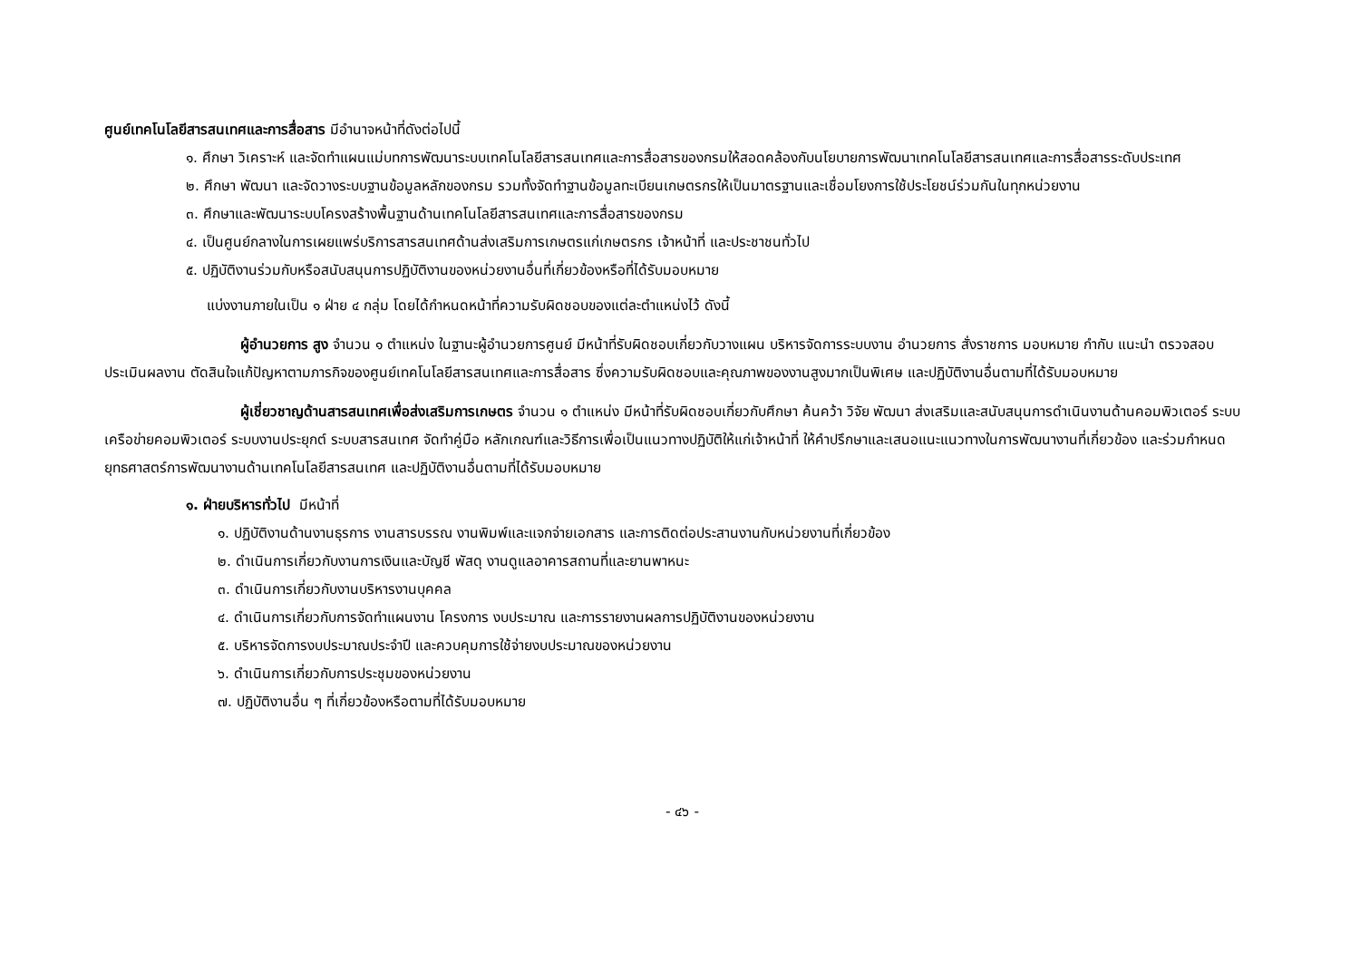ศูนย์เทคโนโลยีสารสนเทศและการสื่อสาร มีอำนาจหน้าที่ดังต่อไปนี้
๑. ศึกษา วิเคราะห์ และจัดทำแผนแม่บทการพัฒนาระบบเทคโนโลยีสารสนเทศและการสื่อสารของกรมให้สอดคล้องกับนโยบายการพัฒนาเทคโนโลยีสารสนเทศและการสื่อสารระดับประเทศ
๒. ศึกษา พัฒนา และจัดวางระบบฐานข้อมูลหลักของกรม รวมทั้งจัดทำฐานข้อมูลทะเบียนเกษตรกรให้เป็นมาตรฐานและเชื่อมโยงการใช้ประโยชน์ร่วมกันในทุกหน่วยงาน
๓. ศึกษาและพัฒนาระบบโครงสร้างพื้นฐานด้านเทคโนโลยีสารสนเทศและการสื่อสารของกรม
๔. เป็นศูนย์กลางในการเผยแพร่บริการสารสนเทศด้านส่งเสริมการเกษตรแก่เกษตรกร เจ้าหน้าที่ และประชาชนทั่วไป
๕. ปฏิบัติงานร่วมกับหรือสนับสนุนการปฏิบัติงานของหน่วยงานอื่นที่เกี่ยวข้องหรือที่ได้รับมอบหมาย
แบ่งงานภายในเป็น ๑ ฝ่าย ๔ กลุ่ม โดยได้กำหนดหน้าที่ความรับผิดชอบของแต่ละตำแหน่งไว้ ดังนี้
ผู้อำนวยการ สูง จำนวน ๑ ตำแหน่ง ในฐานะผู้อำนวยการศูนย์ มีหน้าที่รับผิดชอบเกี่ยวกับวางแผน บริหารจัดการระบบงาน อำนวยการ สั่งราชการ มอบหมาย กำกับ แนะนำ ตรวจสอบ ประเมินผลงาน ตัดสินใจแก้ปัญหาตามภารกิจของศูนย์เทคโนโลยีสารสนเทศและการสื่อสาร ซึ่งความรับผิดชอบและคุณภาพของงานสูงมากเป็นพิเศษ และปฏิบัติงานอื่นตามที่ได้รับมอบหมาย
ผู้เชี่ยวชาญด้านสารสนเทศเพื่อส่งเสริมการเกษตร จำนวน ๑ ตำแหน่ง มีหน้าที่รับผิดชอบเกี่ยวกับศึกษา ค้นคว้า วิจัย พัฒนา ส่งเสริมและสนับสนุนการดำเนินงานด้านคอมพิวเตอร์ ระบบเครือข่ายคอมพิวเตอร์ ระบบงานประยุกต์ ระบบสารสนเทศ จัดทำคู่มือ หลักเกณฑ์และวิธีการเพื่อเป็นแนวทางปฏิบัติให้แก่เจ้าหน้าที่ ให้คำปรึกษาและเสนอแนะแนวทางในการพัฒนางานที่เกี่ยวข้อง และร่วมกำหนดยุทธศาสตร์การพัฒนางานด้านเทคโนโลยีสารสนเทศ และปฏิบัติงานอื่นตามที่ได้รับมอบหมาย
๑. ฝ่ายบริหารทั่วไป มีหน้าที่
๑. ปฏิบัติงานด้านงานธุรการ งานสารบรรณ งานพิมพ์และแจกจ่ายเอกสาร และการติดต่อประสานงานกับหน่วยงานที่เกี่ยวข้อง
๒. ดำเนินการเกี่ยวกับงานการเงินและบัญชี พัสดุ งานดูแลอาคารสถานที่และยานพาหนะ
๓. ดำเนินการเกี่ยวกับงานบริหารงานบุคคล
๔. ดำเนินการเกี่ยวกับการจัดทำแผนงาน โครงการ งบประมาณ และการรายงานผลการปฏิบัติงานของหน่วยงาน
๕. บริหารจัดการงบประมาณประจำปี และควบคุมการใช้จ่ายงบประมาณของหน่วยงาน
๖. ดำเนินการเกี่ยวกับการประชุมของหน่วยงาน
๗. ปฏิบัติงานอื่น ๆ ที่เกี่ยวข้องหรือตามที่ได้รับมอบหมาย
- ๔๖ -